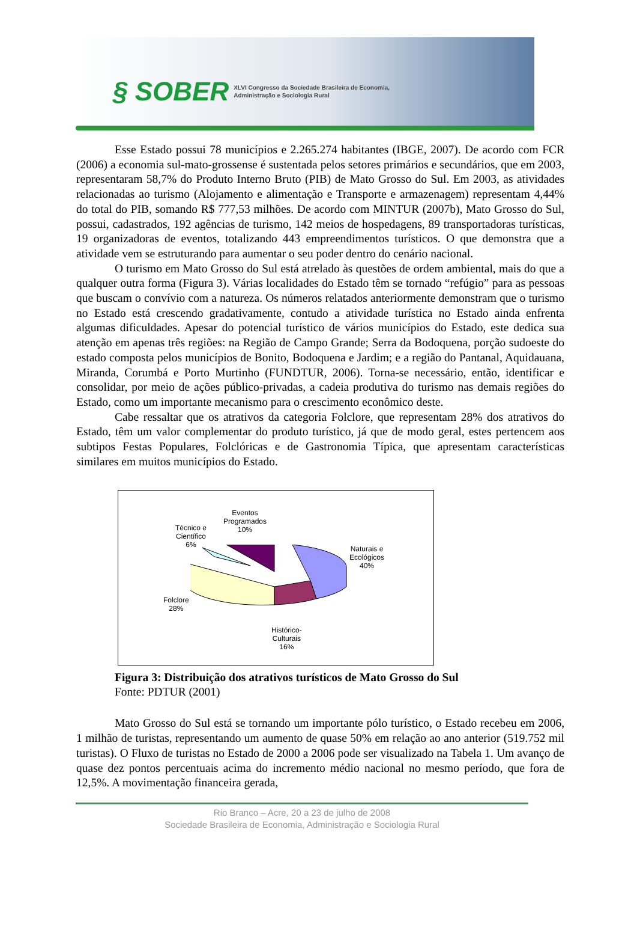§ SOBER XLVI Congresso da Sociedade Brasileira de Economia,
Administração e Sociologia Rural
Esse Estado possui 78 municípios e 2.265.274 habitantes (IBGE, 2007). De acordo com FCR (2006) a economia sul-mato-grossense é sustentada pelos setores primários e secundários, que em 2003, representaram 58,7% do Produto Interno Bruto (PIB) de Mato Grosso do Sul. Em 2003, as atividades relacionadas ao turismo (Alojamento e alimentação e Transporte e armazenagem) representam 4,44% do total do PIB, somando R$ 777,53 milhões. De acordo com MINTUR (2007b), Mato Grosso do Sul, possui, cadastrados, 192 agências de turismo, 142 meios de hospedagens, 89 transportadoras turísticas, 19 organizadoras de eventos, totalizando 443 empreendimentos turísticos. O que demonstra que a atividade vem se estruturando para aumentar o seu poder dentro do cenário nacional.
O turismo em Mato Grosso do Sul está atrelado às questões de ordem ambiental, mais do que a qualquer outra forma (Figura 3). Várias localidades do Estado têm se tornado “refúgio” para as pessoas que buscam o convívio com a natureza. Os números relatados anteriormente demonstram que o turismo no Estado está crescendo gradativamente, contudo a atividade turística no Estado ainda enfrenta algumas dificuldades. Apesar do potencial turístico de vários municípios do Estado, este dedica sua atenção em apenas três regiões: na Região de Campo Grande; Serra da Bodoquena, porção sudoeste do estado composta pelos municípios de Bonito, Bodoquena e Jardim; e a região do Pantanal, Aquidauana, Miranda, Corumbá e Porto Murtinho (FUNDTUR, 2006). Torna-se necessário, então, identificar e consolidar, por meio de ações público-privadas, a cadeia produtiva do turismo nas demais regiões do Estado, como um importante mecanismo para o crescimento econômico deste.
Cabe ressaltar que os atrativos da categoria Folclore, que representam 28% dos atrativos do Estado, têm um valor complementar do produto turístico, já que de modo geral, estes pertencem aos subtipos Festas Populares, Folclóricas e de Gastronomia Típica, que apresentam características similares em muitos municípios do Estado.
Eventos
Programados
10%
Técnico e
Científico
6%
Naturais e
Ecológicos
40%
Folclore
28%
Histórico-
Culturais
16%
Figura 3: Distribuição dos atrativos turísticos de Mato Grosso do Sul
Fonte: PDTUR (2001)
Mato Grosso do Sul está se tornando um importante pólo turístico, o Estado recebeu em 2006, 1 milhão de turistas, representando um aumento de quase 50% em relação ao ano anterior (519.752 mil turistas). O Fluxo de turistas no Estado de 2000 a 2006 pode ser visualizado na Tabela 1. Um avanço de quase dez pontos percentuais acima do incremento médio nacional no mesmo período, que fora de 12,5%. A movimentação financeira gerada,
Rio Branco – Acre, 20 a 23 de julho de 2008
Sociedade Brasileira de Economia, Administração e Sociologia Rural